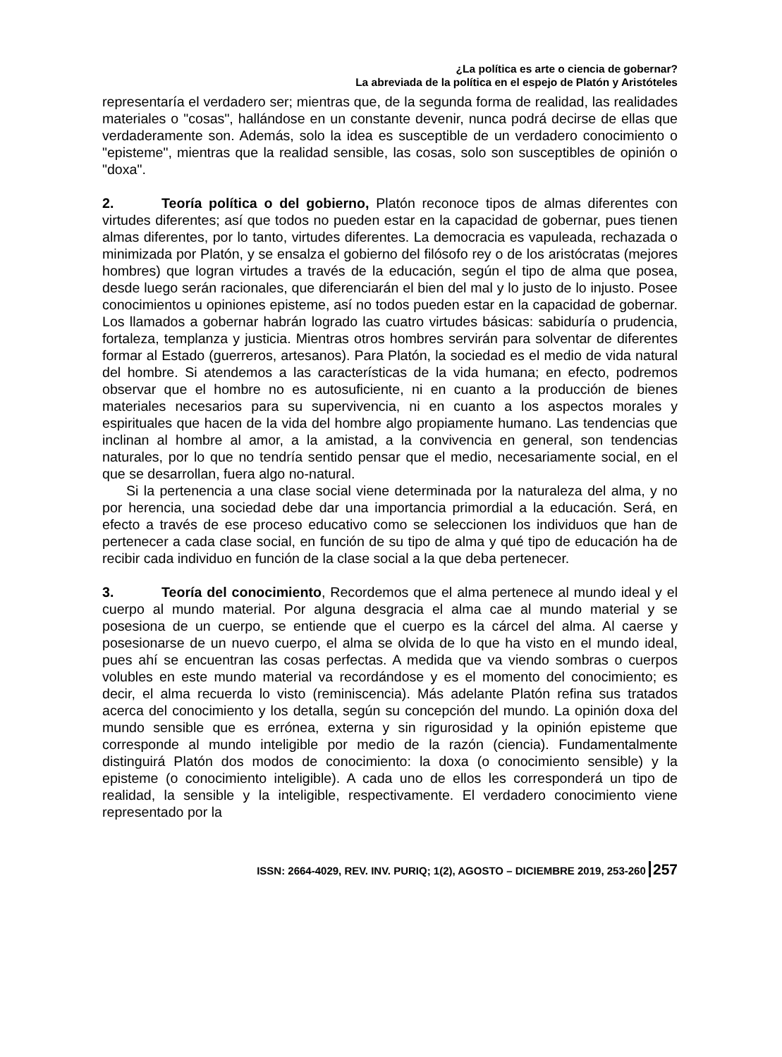¿La política es arte o ciencia de gobernar?
La abreviada de la política en el espejo de Platón y Aristóteles
representaría el verdadero ser; mientras que, de la segunda forma de realidad, las realidades materiales o "cosas", hallándose en un constante devenir, nunca podrá decirse de ellas que verdaderamente son. Además, solo la idea es susceptible de un verdadero conocimiento o "episteme", mientras que la realidad sensible, las cosas, solo son susceptibles de opinión o "doxa".
2. Teoría política o del gobierno, Platón reconoce tipos de almas diferentes con virtudes diferentes; así que todos no pueden estar en la capacidad de gobernar, pues tienen almas diferentes, por lo tanto, virtudes diferentes. La democracia es vapuleada, rechazada o minimizada por Platón, y se ensalza el gobierno del filósofo rey o de los aristócratas (mejores hombres) que logran virtudes a través de la educación, según el tipo de alma que posea, desde luego serán racionales, que diferenciarán el bien del mal y lo justo de lo injusto. Posee conocimientos u opiniones episteme, así no todos pueden estar en la capacidad de gobernar. Los llamados a gobernar habrán logrado las cuatro virtudes básicas: sabiduría o prudencia, fortaleza, templanza y justicia. Mientras otros hombres servirán para solventar de diferentes formar al Estado (guerreros, artesanos). Para Platón, la sociedad es el medio de vida natural del hombre. Si atendemos a las características de la vida humana; en efecto, podremos observar que el hombre no es autosuficiente, ni en cuanto a la producción de bienes materiales necesarios para su supervivencia, ni en cuanto a los aspectos morales y espirituales que hacen de la vida del hombre algo propiamente humano. Las tendencias que inclinan al hombre al amor, a la amistad, a la convivencia en general, son tendencias naturales, por lo que no tendría sentido pensar que el medio, necesariamente social, en el que se desarrollan, fuera algo no-natural.
Si la pertenencia a una clase social viene determinada por la naturaleza del alma, y no por herencia, una sociedad debe dar una importancia primordial a la educación. Será, en efecto a través de ese proceso educativo como se seleccionen los individuos que han de pertenecer a cada clase social, en función de su tipo de alma y qué tipo de educación ha de recibir cada individuo en función de la clase social a la que deba pertenecer.
3. Teoría del conocimiento, Recordemos que el alma pertenece al mundo ideal y el cuerpo al mundo material. Por alguna desgracia el alma cae al mundo material y se posesiona de un cuerpo, se entiende que el cuerpo es la cárcel del alma. Al caerse y posesionarse de un nuevo cuerpo, el alma se olvida de lo que ha visto en el mundo ideal, pues ahí se encuentran las cosas perfectas. A medida que va viendo sombras o cuerpos volubles en este mundo material va recordándose y es el momento del conocimiento; es decir, el alma recuerda lo visto (reminiscencia). Más adelante Platón refina sus tratados acerca del conocimiento y los detalla, según su concepción del mundo. La opinión doxa del mundo sensible que es errónea, externa y sin rigurosidad y la opinión episteme que corresponde al mundo inteligible por medio de la razón (ciencia). Fundamentalmente distinguirá Platón dos modos de conocimiento: la doxa (o conocimiento sensible) y la episteme (o conocimiento inteligible). A cada uno de ellos les corresponderá un tipo de realidad, la sensible y la inteligible, respectivamente. El verdadero conocimiento viene representado por la
ISSN: 2664-4029, REV. INV. PURIQ; 1(2), AGOSTO – DICIEMBRE 2019, 253-260 257